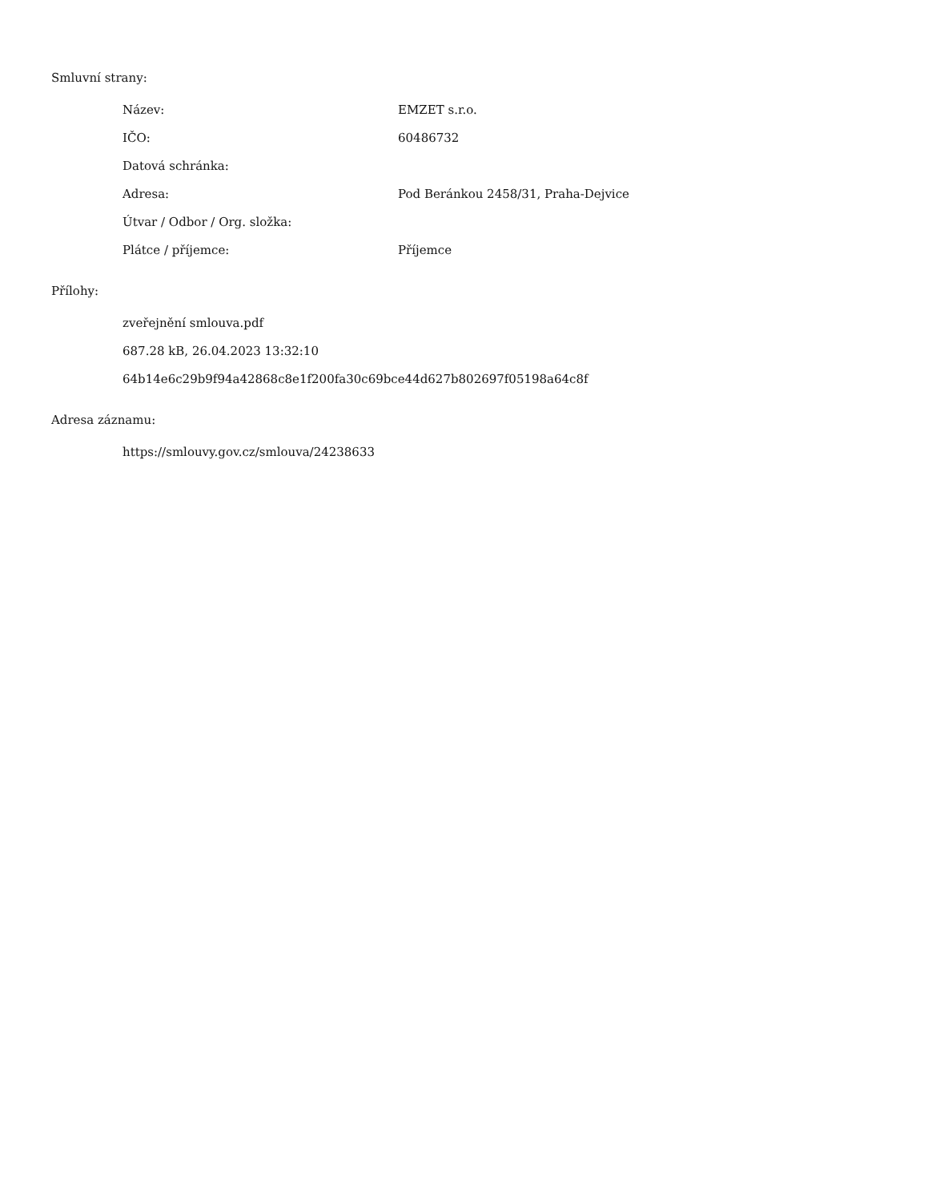Smluvní strany:
| Název: | EMZET s.r.o. |
| IČO: | 60486732 |
| Datová schránka: | |
| Adresa: | Pod Beránkou 2458/31, Praha-Dejvice |
| Útvar / Odbor / Org. složka: | |
| Plátce / příjemce: | Příjemce |
Přílohy:
zveřejnění smlouva.pdf
687.28 kB, 26.04.2023 13:32:10
64b14e6c29b9f94a42868c8e1f200fa30c69bce44d627b802697f05198a64c8f
Adresa záznamu:
https://smlouvy.gov.cz/smlouva/24238633